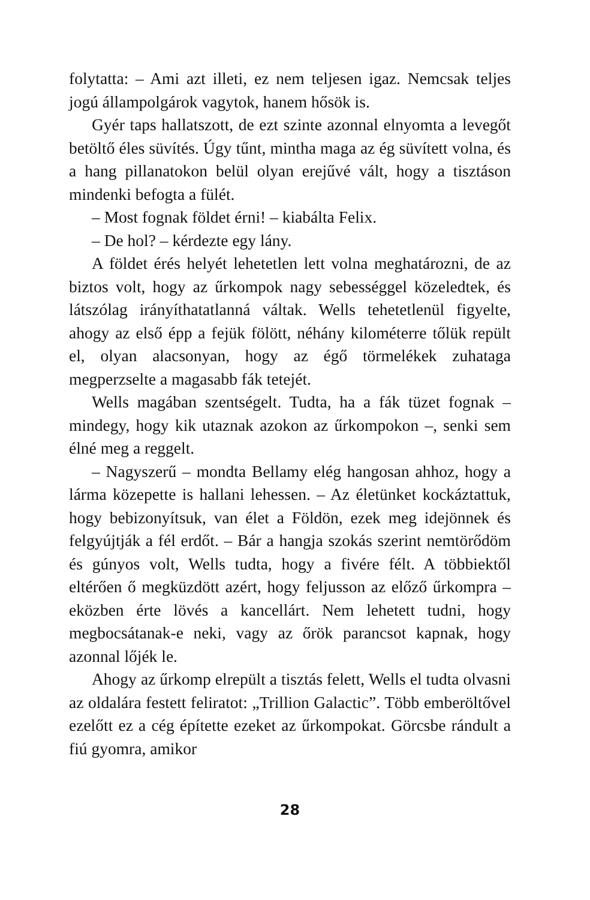folytatta: – Ami azt illeti, ez nem teljesen igaz. Nemcsak teljes jogú állampolgárok vagytok, hanem hősök is.
Gyér taps hallatszott, de ezt szinte azonnal elnyomta a levegőt betöltő éles süvítés. Úgy tűnt, mintha maga az ég süvített volna, és a hang pillanatokon belül olyan erejűvé vált, hogy a tisztáson mindenki befogta a fülét.
– Most fognak földet érni! – kiabálta Felix.
– De hol? – kérdezte egy lány.
A földet érés helyét lehetetlen lett volna meghatározni, de az biztos volt, hogy az űrkompok nagy sebességgel közeledtek, és látszólag irányíthatatlanná váltak. Wells tehetetlenül figyelte, ahogy az első épp a fejük fölött, néhány kilométerre tőlük repült el, olyan alacsonyan, hogy az égő törmelékek zuhataga megperzselte a magasabb fák tetejét.
Wells magában szentségelt. Tudta, ha a fák tüzet fognak – mindegy, hogy kik utaznak azokon az űrkompokon –, senki sem élné meg a reggelt.
– Nagyszerű – mondta Bellamy elég hangosan ahhoz, hogy a lárma közepette is hallani lehessen. – Az életünket kockáztattuk, hogy bebizonyítsuk, van élet a Földön, ezek meg idejönnek és felgyújtják a fél erdőt. – Bár a hangja szokás szerint nemtörődöm és gúnyos volt, Wells tudta, hogy a fivére félt. A többiektől eltérően ő megküzdött azért, hogy feljusson az előző űrkompra – eközben érte lövés a kancellárt. Nem lehetett tudni, hogy megbocsátanak-e neki, vagy az őrök parancsot kapnak, hogy azonnal lőjék le.
Ahogy az űrkomp elrepült a tisztás felett, Wells el tudta olvasni az oldalára festett feliratot: „Trillion Galactic”. Több emberöltővel ezelőtt ez a cég építette ezeket az űrkompokat. Görcsbe rándult a fiú gyomra, amikor
28